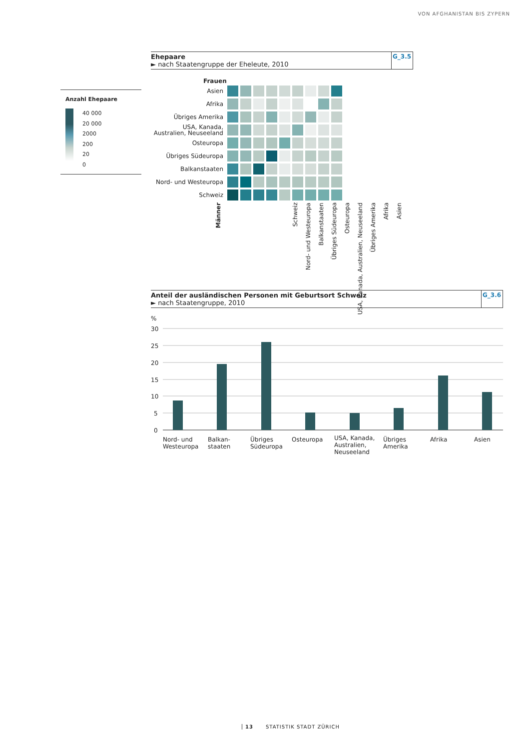VON AFGHANISTAN BIS ZYPERN
Ehepaare
► nach Staatengruppe der Eheleute, 2010
G_3.5
Anzahl Ehepaare
40 000
20 000
2000
200
20
0
Frauen
Asien
Afrika
Übriges Amerika
USA, Kanada, Australien, Neuseeland
Osteuropa
Übriges Südeuropa
Balkanstaaten
Nord- und Westeuropa
Schweiz
Männer Schweiz Nord- und Westeuropa Balkanstaaten Übriges Südeuropa Osteuropa USA, Kanada, Australien, Neuseeland Übriges Amerika Afrika Asien
Anteil der ausländischen Personen mit Geburtsort Schweiz
► nach Staatengruppe, 2010
G_3.6
%
30
25
20
15
10
5
0
Nord- und Westeuropa
Balkan-
staaten
Übriges Südeuropa
Osteuropa
USA, Kanada, Australien, Neuseeland
Übriges Amerika
Afrika Asien
13 STATISTIK STADT ZÜRICH